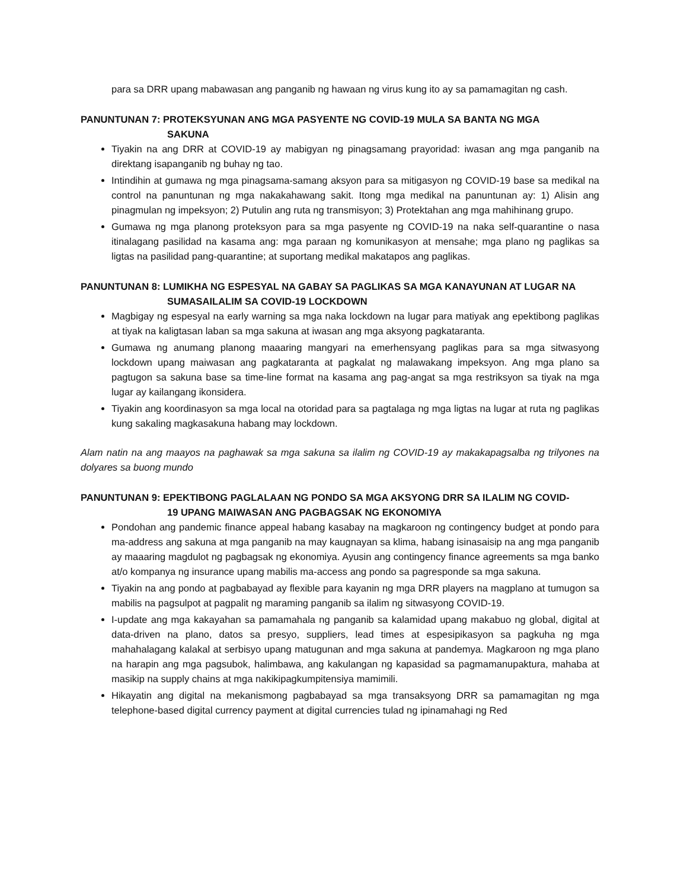para sa DRR upang mabawasan ang panganib ng hawaan ng virus kung ito ay sa pamamagitan ng cash.
PANUNTUNAN 7: PROTEKSYUNAN ANG MGA PASYENTE NG COVID-19 MULA SA BANTA NG MGA
SAKUNA
Tiyakin na ang DRR at COVID-19 ay mabigyan ng pinagsamang prayoridad: iwasan ang mga panganib na direktang isapanganib ng buhay ng tao.
Intindihin at gumawa ng mga pinagsama-samang aksyon para sa mitigasyon ng COVID-19 base sa medikal na control na panuntunan ng mga nakakahawang sakit. Itong mga medikal na panuntunan ay: 1) Alisin ang pinagmulan ng impeksyon; 2) Putulin ang ruta ng transmisyon; 3) Protektahan ang mga mahihinang grupo.
Gumawa ng mga planong proteksyon para sa mga pasyente ng COVID-19 na naka self-quarantine o nasa itinalagang pasilidad na kasama ang: mga paraan ng komunikasyon at mensahe; mga plano ng paglikas sa ligtas na pasilidad pang-quarantine; at suportang medikal makatapos ang paglikas.
PANUNTUNAN 8: LUMIKHA NG ESPESYAL NA GABAY SA PAGLIKAS SA MGA KANAYUNAN AT LUGAR NA
SUMASAILALIM SA COVID-19 LOCKDOWN
Magbigay ng espesyal na early warning sa mga naka lockdown na lugar para matiyak ang epektibong paglikas at tiyak na kaligtasan laban sa mga sakuna at iwasan ang mga aksyong pagkataranta.
Gumawa ng anumang planong maaaring mangyari na emerhensyang paglikas para sa mga sitwasyong lockdown upang maiwasan ang pagkataranta at pagkalat ng malawakang impeksyon. Ang mga plano sa pagtugon sa sakuna base sa time-line format na kasama ang pag-angat sa mga restriksyon sa tiyak na mga lugar ay kailangang ikonsidera.
Tiyakin ang koordinasyon sa mga local na otoridad para sa pagtalaga ng mga ligtas na lugar at ruta ng paglikas kung sakaling magkasakuna habang may lockdown.
Alam natin na ang maayos na paghawak sa mga sakuna sa ilalim ng COVID-19 ay makakapagsalba ng trilyones na dolyares sa buong mundo
PANUNTUNAN 9: EPEKTIBONG PAGLALAAN NG PONDO SA MGA AKSYONG DRR SA ILALIM NG COVID-
19 UPANG MAIWASAN ANG PAGBAGSAK NG EKONOMIYA
Pondohan ang pandemic finance appeal habang kasabay na magkaroon ng contingency budget at pondo para ma-address ang sakuna at mga panganib na may kaugnayan sa klima, habang isinasaisip na ang mga panganib ay maaaring magdulot ng pagbagsak ng ekonomiya. Ayusin ang contingency finance agreements sa mga banko at/o kompanya ng insurance upang mabilis ma-access ang pondo sa pagresponde sa mga sakuna.
Tiyakin na ang pondo at pagbabayad ay flexible para kayanin ng mga DRR players na magplano at tumugon sa mabilis na pagsulpot at pagpalit ng maraming panganib sa ilalim ng sitwasyong COVID-19.
I-update ang mga kakayahan sa pamamahala ng panganib sa kalamidad upang makabuo ng global, digital at data-driven na plano, datos sa presyo, suppliers, lead times at espesipikasyon sa pagkuha ng mga mahahalagang kalakal at serbisyo upang matugunan and mga sakuna at pandemya. Magkaroon ng mga plano na harapin ang mga pagsubok, halimbawa, ang kakulangan ng kapasidad sa pagmamanupaktura, mahaba at masikip na supply chains at mga nakikipagkumpitensiya mamimili.
Hikayatin ang digital na mekanismong pagbabayad sa mga transaksyong DRR sa pamamagitan ng mga telephone-based digital currency payment at digital currencies tulad ng ipinamahagi ng Red